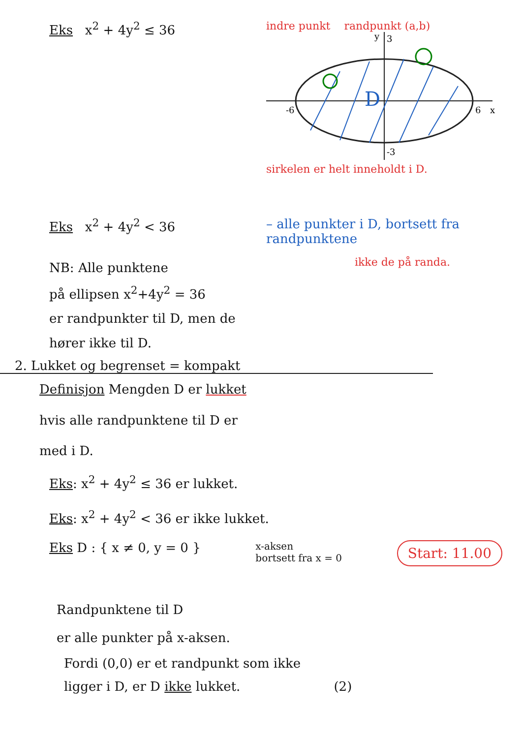Eks x<sup>2</sup> + 4y<sup>2</sup> ≤ 36
indre punkt randpunkt (a,b)
D
-6
6
3
-3
x
y
sirkelen er helt inneholdt i D.
Eks x<sup>2</sup> + 4y<sup>2</sup> < 36 – alle punkter i D, bortsett fra randpunktene
NB: Alle punktene
på ellipsen x<sup>2</sup>+4y<sup>2</sup> = 36
er randpunkter til D, men de
hører ikke til D.
ikke de på randa.
2. Lukket og begrenset = kompakt
Definisjon Mengden D er lukket
hvis alle randpunktene til D er
med i D.
Eks: x<sup>2</sup> + 4y<sup>2</sup> ≤ 36 er lukket.
Eks: x<sup>2</sup> + 4y<sup>2</sup> < 36 er ikke lukket.
Eks D : { x ≠ 0, y = 0 }
x-aksen
bortsett fra x = 0
Start: 11.00
Randpunktene til D
er alle punkter på x-aksen.
Fordi (0,0) er et randpunkt som ikke
ligger i D, er D ikke lukket. (2)